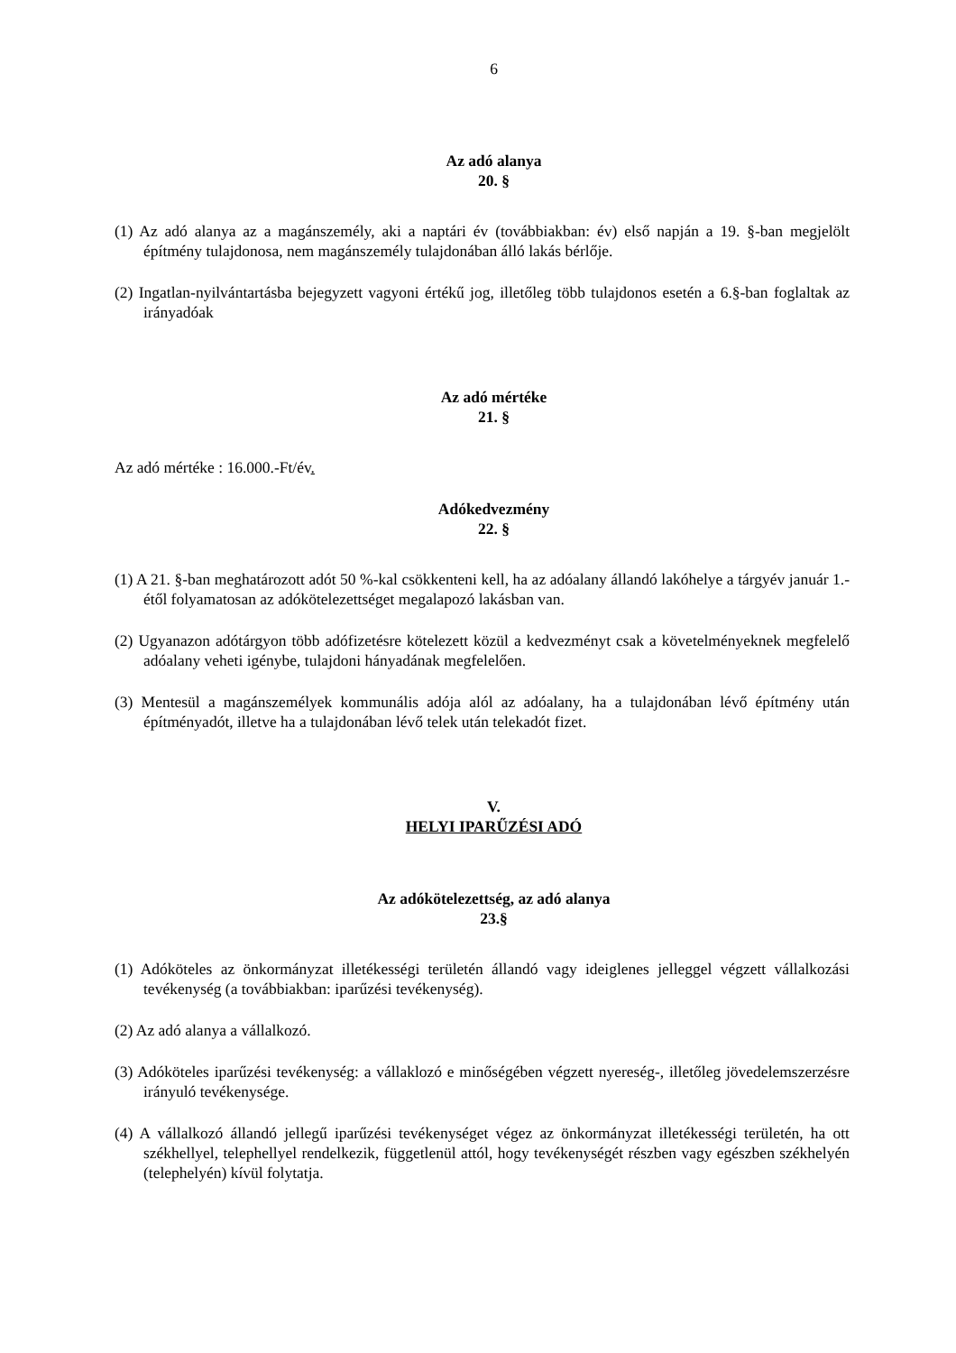6
Az adó alanya
20. §
(1) Az adó alanya az a magánszemély, aki a naptári év (továbbiakban: év) első napján a 19. §-ban megjelölt építmény tulajdonosa, nem magánszemély tulajdonában álló lakás bérlője.
(2) Ingatlan-nyilvántartásba bejegyzett vagyoni értékű jog, illetőleg több tulajdonos esetén a 6.§-ban foglaltak az irányadóak
Az adó mértéke
21. §
Az adó mértéke : 16.000.-Ft/év.
Adókedvezmény
22. §
(1) A 21. §-ban meghatározott adót 50 %-kal csökkenteni kell, ha az adóalany állandó lakóhelye a tárgyév január 1.-étől folyamatosan az adókötelezettséget megalapozó lakásban van.
(2) Ugyanazon adótárgyon több adófizetésre kötelezett közül a kedvezményt csak a követelményeknek megfelelő adóalany veheti igénybe, tulajdoni hányadának megfelelően.
(3) Mentesül a magánszemélyek kommunális adója alól az adóalany, ha a tulajdonában lévő építmény után építményadót, illetve ha a tulajdonában lévő telek után telekadót fizet.
V.
HELYI IPARŰZÉSI ADÓ
Az adókötelezettség, az adó alanya
23.§
(1) Adóköteles az önkormányzat illetékességi területén állandó vagy ideiglenes jelleggel végzett vállalkozási tevékenység (a továbbiakban: iparűzési tevékenység).
(2) Az adó alanya a vállalkozó.
(3) Adóköteles iparűzési tevékenység: a vállaklozó e minőségében végzett nyereség-, illetőleg jövedelemszerzésre irányuló tevékenysége.
(4) A vállalkozó állandó jellegű iparűzési tevékenységet végez az önkormányzat illetékességi területén, ha ott székhellyel, telephellyel rendelkezik, függetlenül attól, hogy tevékenységét részben vagy egészben székhelyén (telephelyén) kívül folytatja.